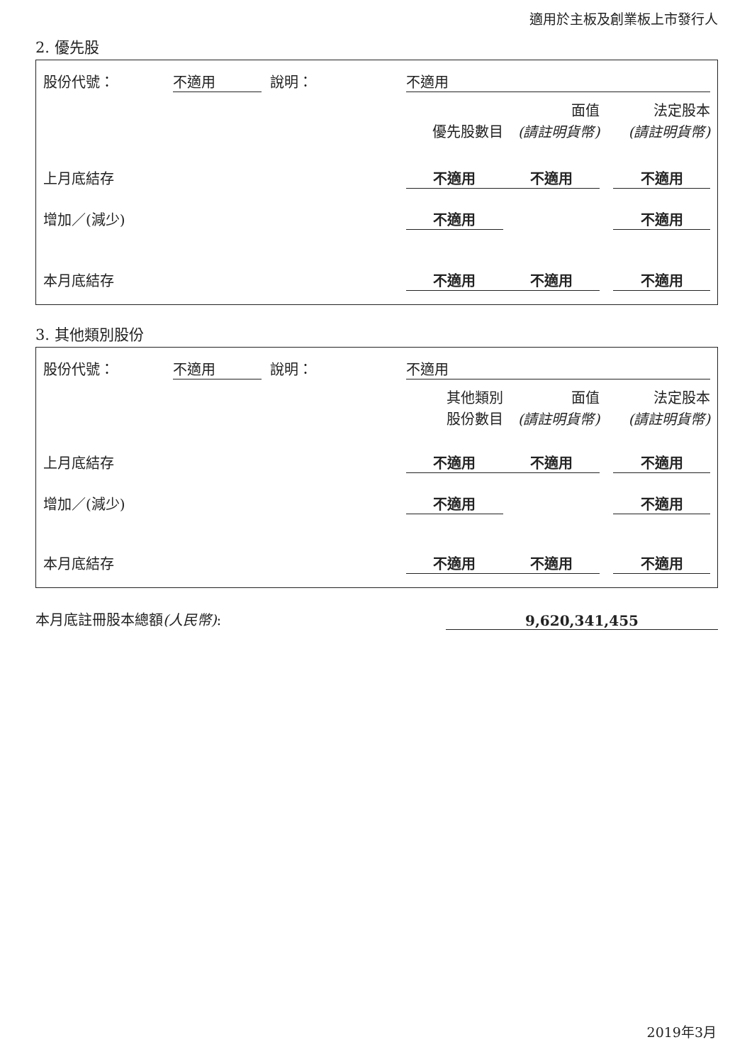適用於主板及創業板上市發行人
2. 優先股
| 股份代號： | 不適用 | 說明： | 不適用 | | | | |
| | | | | | 面值 | | 法定股本 |
| | | | | 優先股數目 | (請註明貨幣) | | (請註明貨幣) |
| 上月底結存 | | | | 不適用 | 不適用 | | 不適用 |
| 增加／(減少) | | | | 不適用 | | | 不適用 |
| 本月底結存 | | | | 不適用 | 不適用 | | 不適用 |
3. 其他類別股份
| 股份代號： | 不適用 | 說明： | 不適用 | | | | |
| | | | | 其他類別 | 面值 | | 法定股本 |
| | | | | 股份數目 | (請註明貨幣) | | (請註明貨幣) |
| 上月底結存 | | | | 不適用 | 不適用 | | 不適用 |
| 增加／(減少) | | | | 不適用 | | | 不適用 |
| 本月底結存 | | | | 不適用 | 不適用 | | 不適用 |
| 本月底註冊股本總額 (人民幣) : | 9,620,341,455 |
2019年3月